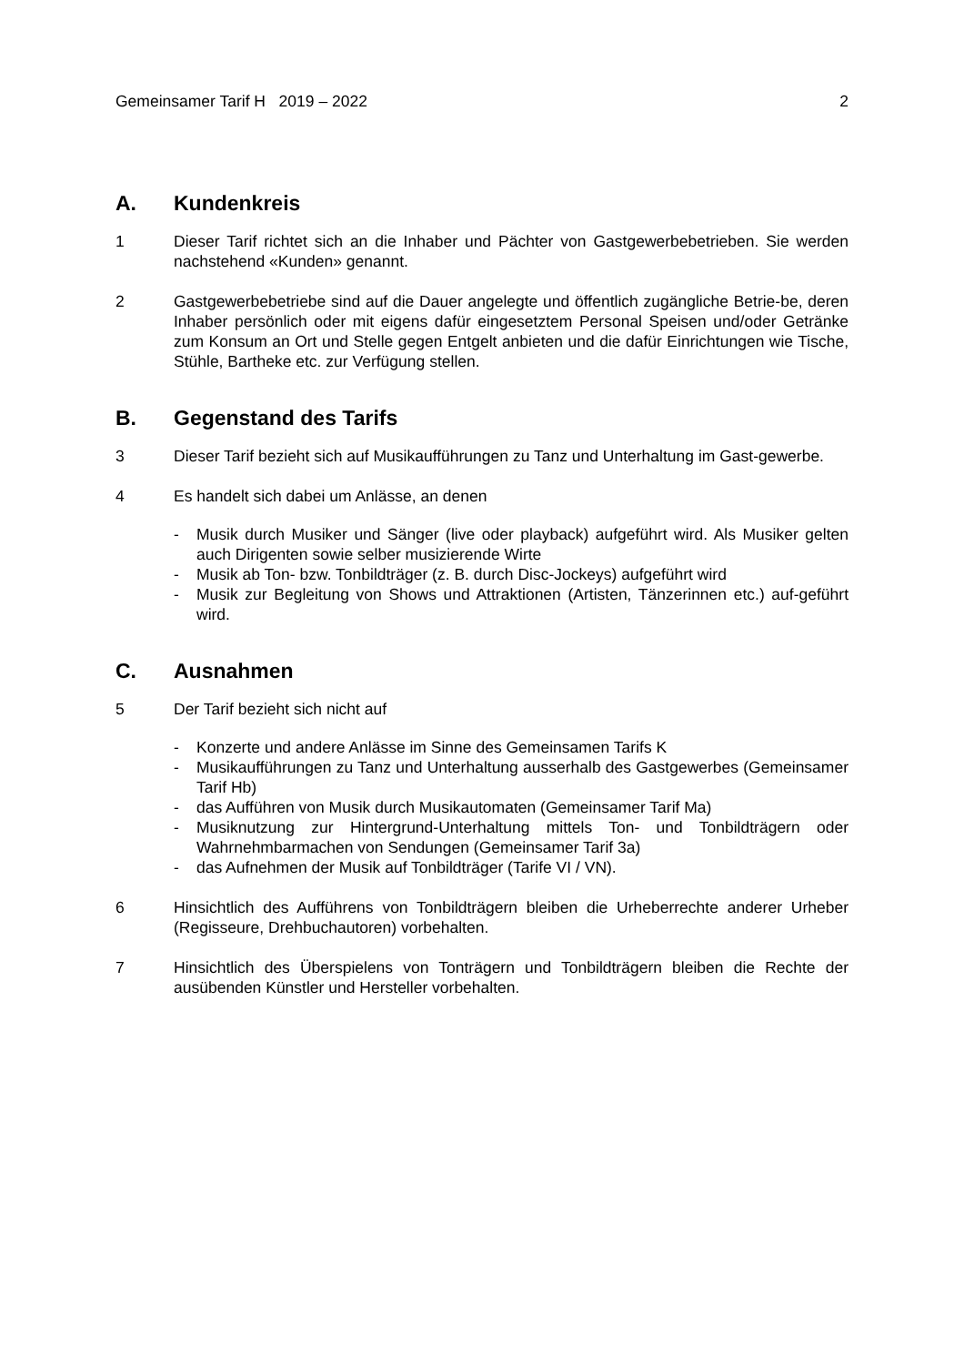Gemeinsamer Tarif H 2019 – 2022 2
A. Kundenkreis
1 Dieser Tarif richtet sich an die Inhaber und Pächter von Gastgewerbebetrieben. Sie werden nachstehend «Kunden» genannt.
2 Gastgewerbebetriebe sind auf die Dauer angelegte und öffentlich zugängliche Betrie-be, deren Inhaber persönlich oder mit eigens dafür eingesetztem Personal Speisen und/oder Getränke zum Konsum an Ort und Stelle gegen Entgelt anbieten und die dafür Einrichtungen wie Tische, Stühle, Bartheke etc. zur Verfügung stellen.
B. Gegenstand des Tarifs
3 Dieser Tarif bezieht sich auf Musikaufführungen zu Tanz und Unterhaltung im Gast-gewerbe.
4 Es handelt sich dabei um Anlässe, an denen
- Musik durch Musiker und Sänger (live oder playback) aufgeführt wird. Als Musiker gelten auch Dirigenten sowie selber musizierende Wirte
- Musik ab Ton- bzw. Tonbildträger (z. B. durch Disc-Jockeys) aufgeführt wird
- Musik zur Begleitung von Shows und Attraktionen (Artisten, Tänzerinnen etc.) auf-geführt wird.
C. Ausnahmen
5 Der Tarif bezieht sich nicht auf
- Konzerte und andere Anlässe im Sinne des Gemeinsamen Tarifs K
- Musikaufführungen zu Tanz und Unterhaltung ausserhalb des Gastgewerbes (Gemeinsamer Tarif Hb)
- das Aufführen von Musik durch Musikautomaten (Gemeinsamer Tarif Ma)
- Musiknutzung zur Hintergrund-Unterhaltung mittels Ton- und Tonbildträgern oder Wahrnehmbarmachen von Sendungen (Gemeinsamer Tarif 3a)
- das Aufnehmen der Musik auf Tonbildträger (Tarife VI / VN).
6 Hinsichtlich des Aufführens von Tonbildträgern bleiben die Urheberrechte anderer Urheber (Regisseure, Drehbuchautoren) vorbehalten.
7 Hinsichtlich des Überspielens von Tonträgern und Tonbildträgern bleiben die Rechte der ausübenden Künstler und Hersteller vorbehalten.